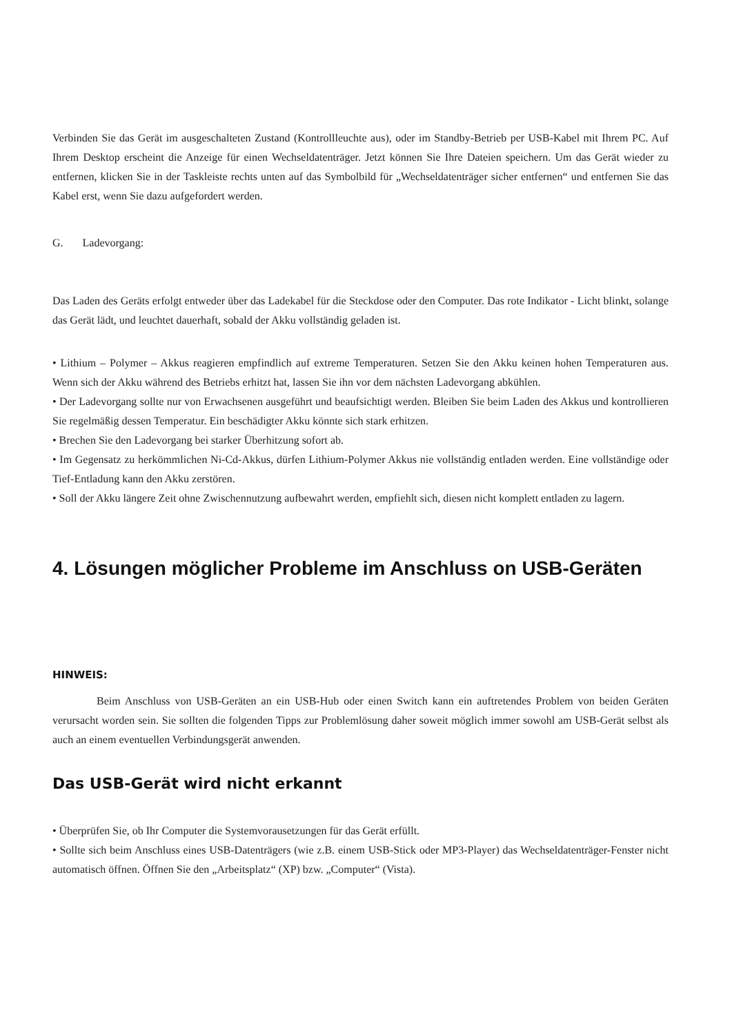Verbinden Sie das Gerät im ausgeschalteten Zustand (Kontrollleuchte aus), oder im Standby-Betrieb per USB-Kabel mit Ihrem PC. Auf Ihrem Desktop erscheint die Anzeige für einen Wechseldatenträger. Jetzt können Sie Ihre Dateien speichern. Um das Gerät wieder zu entfernen, klicken Sie in der Taskleiste rechts unten auf das Symbolbild für „Wechseldatenträger sicher entfernen“ und entfernen Sie das Kabel erst, wenn Sie dazu aufgefordert werden.
G. Ladevorgang:
Das Laden des Geräts erfolgt entweder über das Ladekabel für die Steckdose oder den Computer. Das rote Indikator - Licht blinkt, solange das Gerät lädt, und leuchtet dauerhaft, sobald der Akku vollständig geladen ist.
• Lithium – Polymer – Akkus reagieren empfindlich auf extreme Temperaturen. Setzen Sie den Akku keinen hohen Temperaturen aus. Wenn sich der Akku während des Betriebs erhitzt hat, lassen Sie ihn vor dem nächsten Ladevorgang abkühlen.
• Der Ladevorgang sollte nur von Erwachsenen ausgeführt und beaufsichtigt werden. Bleiben Sie beim Laden des Akkus und kontrollieren Sie regelmäßig dessen Temperatur. Ein beschädigter Akku könnte sich stark erhitzen.
• Brechen Sie den Ladevorgang bei starker Überhitzung sofort ab.
• Im Gegensatz zu herkömmlichen Ni-Cd-Akkus, dürfen Lithium-Polymer Akkus nie vollständig entladen werden. Eine vollständige oder Tief-Entladung kann den Akku zerstören.
• Soll der Akku längere Zeit ohne Zwischennutzung aufbewahrt werden, empfiehlt sich, diesen nicht komplett entladen zu lagern.
4. Lösungen möglicher Probleme im Anschluss on USB-Geräten
HINWEIS:
Beim Anschluss von USB-Geräten an ein USB-Hub oder einen Switch kann ein auftretendes Problem von beiden Geräten verursacht worden sein. Sie sollten die folgenden Tipps zur Problemlösung daher soweit möglich immer sowohl am USB-Gerät selbst als auch an einem eventuellen Verbindungsgerät anwenden.
Das USB-Gerät wird nicht erkannt
• Überprüfen Sie, ob Ihr Computer die Systemvorausetzungen für das Gerät erfüllt.
• Sollte sich beim Anschluss eines USB-Datenträgers (wie z.B. einem USB-Stick oder MP3-Player) das Wechseldatenträger-Fenster nicht automatisch öffnen. Öffnen Sie den „Arbeitsplatz“ (XP) bzw. „Computer“ (Vista).